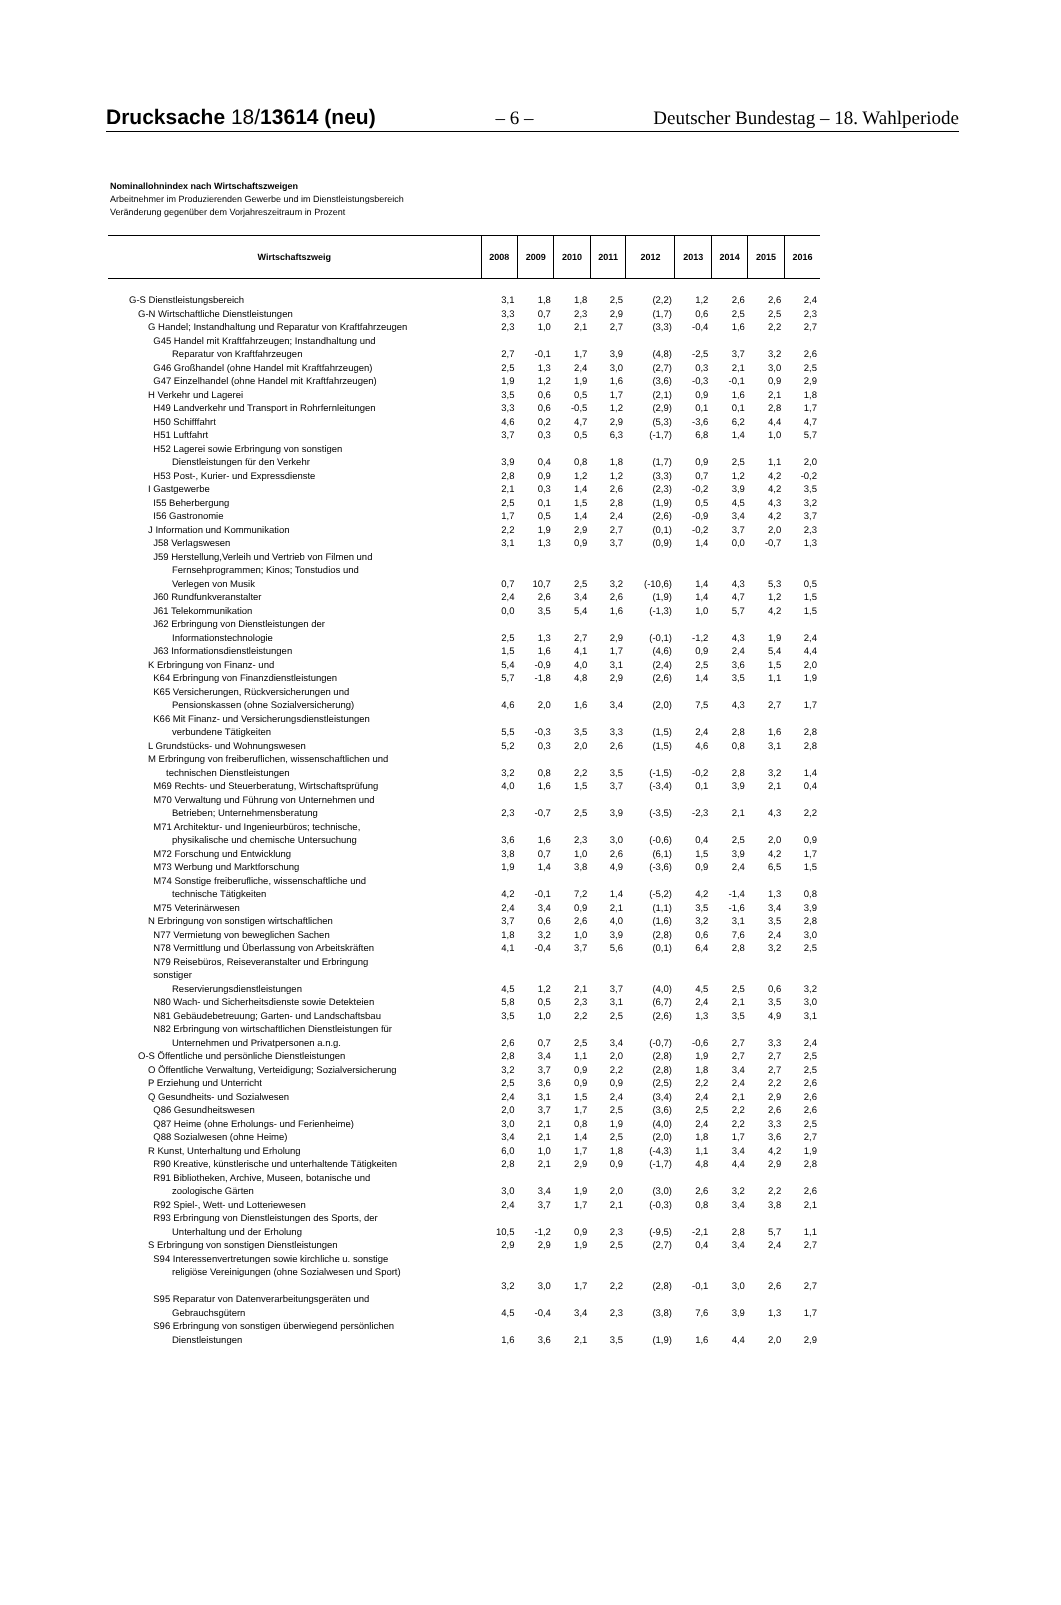Drucksache 18/13614 (neu) – 6 – Deutscher Bundestag – 18. Wahlperiode
Nominallohnindex nach Wirtschaftszweigen
Arbeitnehmer im Produzierenden Gewerbe und im Dienstleistungsbereich
Veränderung gegenüber dem Vorjahreszeitraum in Prozent
| Wirtschaftszweig | 2008 | 2009 | 2010 | 2011 | 2012 | 2013 | 2014 | 2015 | 2016 |
| --- | --- | --- | --- | --- | --- | --- | --- | --- | --- |
| G-S Dienstleistungsbereich | 3,1 | 1,8 | 1,8 | 2,5 | (2,2) | 1,2 | 2,6 | 2,6 | 2,4 |
| G-N Wirtschaftliche Dienstleistungen | 3,3 | 0,7 | 2,3 | 2,9 | (1,7) | 0,6 | 2,5 | 2,5 | 2,3 |
| G Handel; Instandhaltung und Reparatur von Kraftfahrzeugen | 2,3 | 1,0 | 2,1 | 2,7 | (3,3) | -0,4 | 1,6 | 2,2 | 2,7 |
| G45 Handel mit Kraftfahrzeugen; Instandhaltung und Reparatur von Kraftfahrzeugen | 2,7 | -0,1 | 1,7 | 3,9 | (4,8) | -2,5 | 3,7 | 3,2 | 2,6 |
| G46 Großhandel (ohne Handel mit Kraftfahrzeugen) | 2,5 | 1,3 | 2,4 | 3,0 | (2,7) | 0,3 | 2,1 | 3,0 | 2,5 |
| G47 Einzelhandel (ohne Handel mit Kraftfahrzeugen) | 1,9 | 1,2 | 1,9 | 1,6 | (3,6) | -0,3 | -0,1 | 0,9 | 2,9 |
| H Verkehr und Lagerei | 3,5 | 0,6 | 0,5 | 1,7 | (2,1) | 0,9 | 1,6 | 2,1 | 1,8 |
| H49 Landverkehr und Transport in Rohrfernleitungen | 3,3 | 0,6 | -0,5 | 1,2 | (2,9) | 0,1 | 0,1 | 2,8 | 1,7 |
| H50 Schifffahrt | 4,6 | 0,2 | 4,7 | 2,9 | (5,3) | -3,6 | 6,2 | 4,4 | 4,7 |
| H51 Luftfahrt | 3,7 | 0,3 | 0,5 | 6,3 | (-1,7) | 6,8 | 1,4 | 1,0 | 5,7 |
| H52 Lagerei sowie Erbringung von sonstigen Dienstleistungen für den Verkehr | 3,9 | 0,4 | 0,8 | 1,8 | (1,7) | 0,9 | 2,5 | 1,1 | 2,0 |
| H53 Post-, Kurier- und Expressdienste | 2,8 | 0,9 | 1,2 | 1,2 | (3,3) | 0,7 | 1,2 | 4,2 | -0,2 |
| I Gastgewerbe | 2,1 | 0,3 | 1,4 | 2,6 | (2,3) | -0,2 | 3,9 | 4,2 | 3,5 |
| I55 Beherbergung | 2,5 | 0,1 | 1,5 | 2,8 | (1,9) | 0,5 | 4,5 | 4,3 | 3,2 |
| I56 Gastronomie | 1,7 | 0,5 | 1,4 | 2,4 | (2,6) | -0,9 | 3,4 | 4,2 | 3,7 |
| J Information und Kommunikation | 2,2 | 1,9 | 2,9 | 2,7 | (0,1) | -0,2 | 3,7 | 2,0 | 2,3 |
| J58 Verlagswesen | 3,1 | 1,3 | 0,9 | 3,7 | (0,9) | 1,4 | 0,0 | -0,7 | 1,3 |
| J59 Herstellung,Verleih und Vertrieb von Filmen und Fernsehprogrammen; Kinos; Tonstudios und Verlegen von Musik | 0,7 | 10,7 | 2,5 | 3,2 | (-10,6) | 1,4 | 4,3 | 5,3 | 0,5 |
| J60 Rundfunkveranstalter | 2,4 | 2,6 | 3,4 | 2,6 | (1,9) | 1,4 | 4,7 | 1,2 | 1,5 |
| J61 Telekommunikation | 0,0 | 3,5 | 5,4 | 1,6 | (-1,3) | 1,0 | 5,7 | 4,2 | 1,5 |
| J62 Erbringung von Dienstleistungen der Informationstechnologie | 2,5 | 1,3 | 2,7 | 2,9 | (-0,1) | -1,2 | 4,3 | 1,9 | 2,4 |
| J63 Informationsdienstleistungen | 1,5 | 1,6 | 4,1 | 1,7 | (4,6) | 0,9 | 2,4 | 5,4 | 4,4 |
| K Erbringung von Finanz- und | 5,4 | -0,9 | 4,0 | 3,1 | (2,4) | 2,5 | 3,6 | 1,5 | 2,0 |
| K64 Erbringung von Finanzdienstleistungen | 5,7 | -1,8 | 4,8 | 2,9 | (2,6) | 1,4 | 3,5 | 1,1 | 1,9 |
| K65 Versicherungen, Rückversicherungen und Pensionskassen (ohne Sozialversicherung) | 4,6 | 2,0 | 1,6 | 3,4 | (2,0) | 7,5 | 4,3 | 2,7 | 1,7 |
| K66 Mit Finanz- und Versicherungsdienstleistungen verbundene Tätigkeiten | 5,5 | -0,3 | 3,5 | 3,3 | (1,5) | 2,4 | 2,8 | 1,6 | 2,8 |
| L Grundstücks- und Wohnungswesen | 5,2 | 0,3 | 2,0 | 2,6 | (1,5) | 4,6 | 0,8 | 3,1 | 2,8 |
| M Erbringung von freiberuflichen, wissenschaftlichen und technischen Dienstleistungen | 3,2 | 0,8 | 2,2 | 3,5 | (-1,5) | -0,2 | 2,8 | 3,2 | 1,4 |
| M69 Rechts- und Steuerberatung, Wirtschaftsprüfung | 4,0 | 1,6 | 1,5 | 3,7 | (-3,4) | 0,1 | 3,9 | 2,1 | 0,4 |
| M70 Verwaltung und Führung von Unternehmen und Betrieben; Unternehmensberatung | 2,3 | -0,7 | 2,5 | 3,9 | (-3,5) | -2,3 | 2,1 | 4,3 | 2,2 |
| M71 Architektur- und Ingenieurbüros; technische, physikalische und chemische Untersuchung | 3,6 | 1,6 | 2,3 | 3,0 | (-0,6) | 0,4 | 2,5 | 2,0 | 0,9 |
| M72 Forschung und Entwicklung | 3,8 | 0,7 | 1,0 | 2,6 | (6,1) | 1,5 | 3,9 | 4,2 | 1,7 |
| M73 Werbung und Marktforschung | 1,9 | 1,4 | 3,8 | 4,9 | (-3,6) | 0,9 | 2,4 | 6,5 | 1,5 |
| M74 Sonstige freiberufliche, wissenschaftliche und technische Tätigkeiten | 4,2 | -0,1 | 7,2 | 1,4 | (-5,2) | 4,2 | -1,4 | 1,3 | 0,8 |
| M75 Veterinärwesen | 2,4 | 3,4 | 0,9 | 2,1 | (1,1) | 3,5 | -1,6 | 3,4 | 3,9 |
| N Erbringung von sonstigen wirtschaftlichen | 3,7 | 0,6 | 2,6 | 4,0 | (1,6) | 3,2 | 3,1 | 3,5 | 2,8 |
| N77 Vermietung von beweglichen Sachen | 1,8 | 3,2 | 1,0 | 3,9 | (2,8) | 0,6 | 7,6 | 2,4 | 3,0 |
| N78 Vermittlung und Überlassung von Arbeitskräften | 4,1 | -0,4 | 3,7 | 5,6 | (0,1) | 6,4 | 2,8 | 3,2 | 2,5 |
| N79 Reisebüros, Reiseveranstalter und Erbringung sonstiger Reservierungsdienstleistungen | 4,5 | 1,2 | 2,1 | 3,7 | (4,0) | 4,5 | 2,5 | 0,6 | 3,2 |
| N80 Wach- und Sicherheitsdienste sowie Detekteien | 5,8 | 0,5 | 2,3 | 3,1 | (6,7) | 2,4 | 2,1 | 3,5 | 3,0 |
| N81 Gebäudebetreuung; Garten- und Landschaftsbau | 3,5 | 1,0 | 2,2 | 2,5 | (2,6) | 1,3 | 3,5 | 4,9 | 3,1 |
| N82 Erbringung von wirtschaftlichen Dienstleistungen für Unternehmen und Privatpersonen a.n.g. | 2,6 | 0,7 | 2,5 | 3,4 | (-0,7) | -0,6 | 2,7 | 3,3 | 2,4 |
| O-S Öffentliche und persönliche Dienstleistungen | 2,8 | 3,4 | 1,1 | 2,0 | (2,8) | 1,9 | 2,7 | 2,7 | 2,5 |
| O Öffentliche Verwaltung, Verteidigung; Sozialversicherung | 3,2 | 3,7 | 0,9 | 2,2 | (2,8) | 1,8 | 3,4 | 2,7 | 2,5 |
| P Erziehung und Unterricht | 2,5 | 3,6 | 0,9 | 0,9 | (2,5) | 2,2 | 2,4 | 2,2 | 2,6 |
| Q Gesundheits- und Sozialwesen | 2,4 | 3,1 | 1,5 | 2,4 | (3,4) | 2,4 | 2,1 | 2,9 | 2,6 |
| Q86 Gesundheitswesen | 2,0 | 3,7 | 1,7 | 2,5 | (3,6) | 2,5 | 2,2 | 2,6 | 2,6 |
| Q87 Heime (ohne Erholungs- und Ferienheime) | 3,0 | 2,1 | 0,8 | 1,9 | (4,0) | 2,4 | 2,2 | 3,3 | 2,5 |
| Q88 Sozialwesen (ohne Heime) | 3,4 | 2,1 | 1,4 | 2,5 | (2,0) | 1,8 | 1,7 | 3,6 | 2,7 |
| R Kunst, Unterhaltung und Erholung | 6,0 | 1,0 | 1,7 | 1,8 | (-4,3) | 1,1 | 3,4 | 4,2 | 1,9 |
| R90 Kreative, künstlerische und unterhaltende Tätigkeiten | 2,8 | 2,1 | 2,9 | 0,9 | (-1,7) | 4,8 | 4,4 | 2,9 | 2,8 |
| R91 Bibliotheken, Archive, Museen, botanische und zoologische Gärten | 3,0 | 3,4 | 1,9 | 2,0 | (3,0) | 2,6 | 3,2 | 2,2 | 2,6 |
| R92 Spiel-, Wett- und Lotteriewesen | 2,4 | 3,7 | 1,7 | 2,1 | (-0,3) | 0,8 | 3,4 | 3,8 | 2,1 |
| R93 Erbringung von Dienstleistungen des Sports, der Unterhaltung und der Erholung | 10,5 | -1,2 | 0,9 | 2,3 | (-9,5) | -2,1 | 2,8 | 5,7 | 1,1 |
| S Erbringung von sonstigen Dienstleistungen | 2,9 | 2,9 | 1,9 | 2,5 | (2,7) | 0,4 | 3,4 | 2,4 | 2,7 |
| S94 Interessenvertretungen sowie kirchliche u. sonstige religiöse Vereinigungen (ohne Sozialwesen und Sport) | 3,2 | 3,0 | 1,7 | 2,2 | (2,8) | -0,1 | 3,0 | 2,6 | 2,7 |
| S95 Reparatur von Datenverarbeitungsgeräten und Gebrauchsgütern | 4,5 | -0,4 | 3,4 | 2,3 | (3,8) | 7,6 | 3,9 | 1,3 | 1,7 |
| S96 Erbringung von sonstigen überwiegend persönlichen Dienstleistungen | 1,6 | 3,6 | 2,1 | 3,5 | (1,9) | 1,6 | 4,4 | 2,0 | 2,9 |